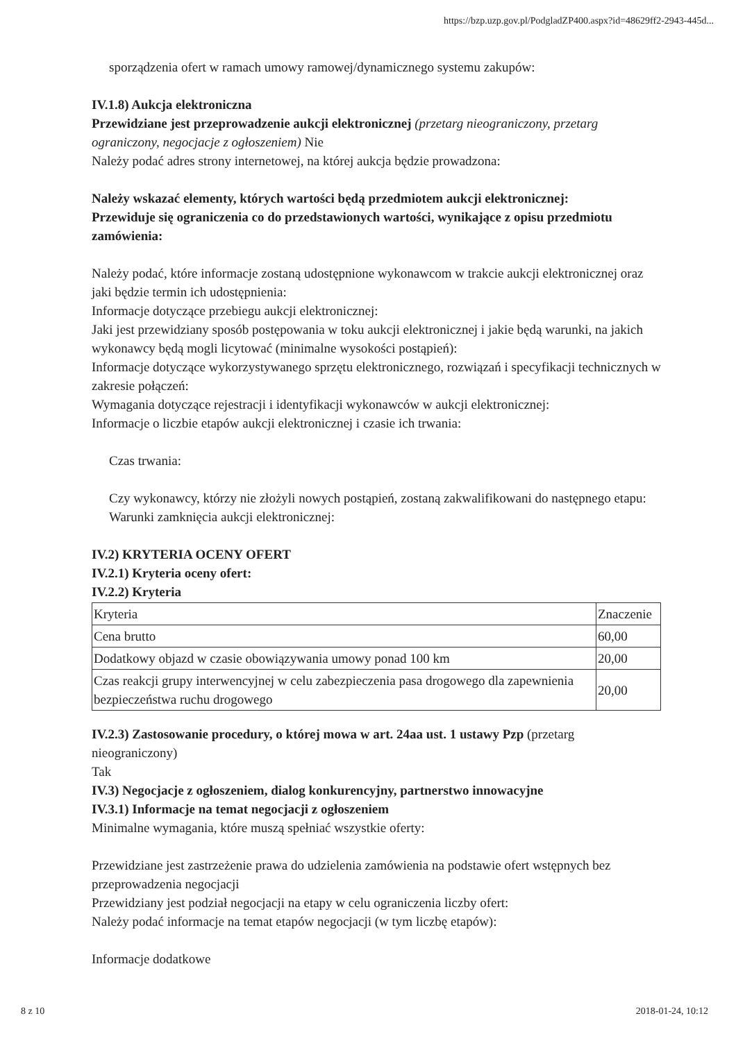https://bzp.uzp.gov.pl/PodgladZP400.aspx?id=48629ff2-2943-445d...
sporządzenia ofert w ramach umowy ramowej/dynamicznego systemu zakupów:
IV.1.8) Aukcja elektroniczna
Przewidziane jest przeprowadzenie aukcji elektronicznej (przetarg nieograniczony, przetarg ograniczony, negocjacje z ogłoszeniem) Nie
Należy podać adres strony internetowej, na której aukcja będzie prowadzona:
Należy wskazać elementy, których wartości będą przedmiotem aukcji elektronicznej:
Przewiduje się ograniczenia co do przedstawionych wartości, wynikające z opisu przedmiotu zamówienia:
Należy podać, które informacje zostaną udostępnione wykonawcom w trakcie aukcji elektronicznej oraz jaki będzie termin ich udostępnienia:
Informacje dotyczące przebiegu aukcji elektronicznej:
Jaki jest przewidziany sposób postępowania w toku aukcji elektronicznej i jakie będą warunki, na jakich wykonawcy będą mogli licytować (minimalne wysokości postąpień):
Informacje dotyczące wykorzystywanego sprzętu elektronicznego, rozwiązań i specyfikacji technicznych w zakresie połączeń:
Wymagania dotyczące rejestracji i identyfikacji wykonawców w aukcji elektronicznej:
Informacje o liczbie etapów aukcji elektronicznej i czasie ich trwania:
Czas trwania:
Czy wykonawcy, którzy nie złożyli nowych postąpień, zostaną zakwalifikowani do następnego etapu:
Warunki zamknięcia aukcji elektronicznej:
IV.2) KRYTERIA OCENY OFERT
IV.2.1) Kryteria oceny ofert:
IV.2.2) Kryteria
| Kryteria | Znaczenie |
| Cena brutto | 60,00 |
| Dodatkowy objazd w czasie obowiązywania umowy ponad 100 km | 20,00 |
| Czas reakcji grupy interwencyjnej w celu zabezpieczenia pasa drogowego dla zapewnienia bezpieczeństwa ruchu drogowego | 20,00 |
IV.2.3) Zastosowanie procedury, o której mowa w art. 24aa ust. 1 ustawy Pzp (przetarg nieograniczony)
Tak
IV.3) Negocjacje z ogłoszeniem, dialog konkurencyjny, partnerstwo innowacyjne
IV.3.1) Informacje na temat negocjacji z ogłoszeniem
Minimalne wymagania, które muszą spełniać wszystkie oferty:
Przewidziane jest zastrzeżenie prawa do udzielenia zamówienia na podstawie ofert wstępnych bez przeprowadzenia negocjacji
Przewidziany jest podział negocjacji na etapy w celu ograniczenia liczby ofert:
Należy podać informacje na temat etapów negocjacji (w tym liczbę etapów):
Informacje dodatkowe
8 z 10 2018-01-24, 10:12